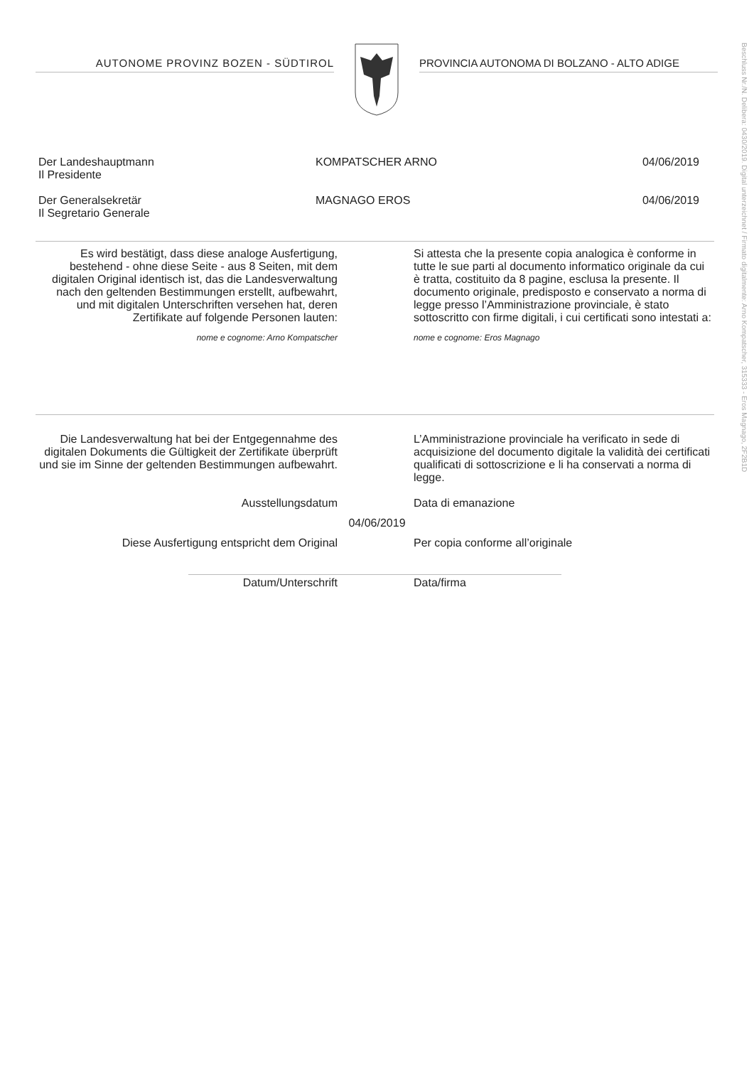AUTONOME PROVINZ BOZEN - SÜDTIROL PROVINCIA AUTONOMA DI BOLZANO - ALTO ADIGE
Der Landeshauptmann
Il Presidente
KOMPATSCHER ARNO 04/06/2019
Der Generalsekretär
Il Segretario Generale
MAGNAGO EROS 04/06/2019
Es wird bestätigt, dass diese analoge Ausfertigung, bestehend - ohne diese Seite - aus 8 Seiten, mit dem digitalen Original identisch ist, das die Landesverwaltung nach den geltenden Bestimmungen erstellt, aufbewahrt, und mit digitalen Unterschriften versehen hat, deren Zertifikate auf folgende Personen lauten:
nome e cognome: Arno Kompatscher
Si attesta che la presente copia analogica è conforme in tutte le sue parti al documento informatico originale da cui è tratta, costituito da 8 pagine, esclusa la presente. Il documento originale, predisposto e conservato a norma di legge presso l’Amministrazione provinciale, è stato sottoscritto con firme digitali, i cui certificati sono intestati a:
nome e cognome: Eros Magnago
Die Landesverwaltung hat bei der Entgegennahme des digitalen Dokuments die Gültigkeit der Zertifikate überprüft und sie im Sinne der geltenden Bestimmungen aufbewahrt.
L’Amministrazione provinciale ha verificato in sede di acquisizione del documento digitale la validità dei certificati qualificati di sottoscrizione e li ha conservati a norma di legge.
Ausstellungsdatum Data di emanazione
04/06/2019
Diese Ausfertigung entspricht dem Original Per copia conforme all’originale
Datum/Unterschrift Data/firma
Beschluss Nr./N. Delibera: 0430/2019. Digital unterzeichnet / Firmato digitalmente: Arno Kompatscher, 315333 - Eros Magnago, 2F2B1D